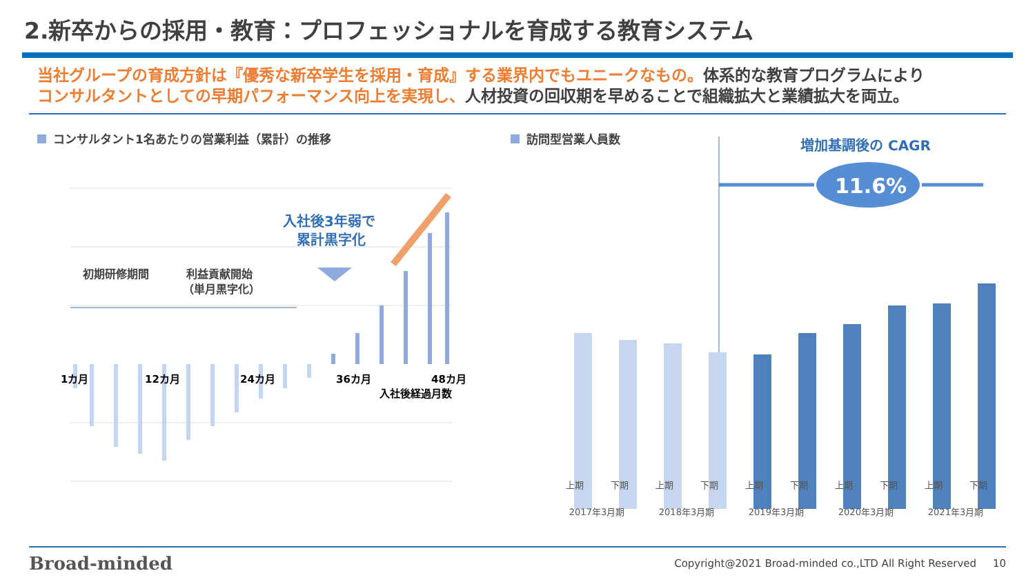2.新卒からの採用・教育：プロフェッショナルを育成する教育システム
当社グループの育成方針は『優秀な新卒学生を採用・育成』する業界内でもユニークなもの。体系的な教育プログラムにより
コンサルタントとしての早期パフォーマンス向上を実現し、人材投資の回収期を早めることで組織拡大と業績拡大を両立。
コンサルタント1名あたりの営業利益（累計）の推移
初期研修期間
利益貢献開始
（単月黒字化）
入社後3年弱で
累計黒字化
1カ月
12カ月
24カ月
36カ月
48カ月
入社後経過月数
訪問型営業人員数
増加基調後の CAGR
11.6%
上期 下期 上期 下期 上期 下期 上期 下期 上期 下期 2017年3月期 2018年3月期 2019年3月期 2020年3月期 2021年3月期
Broad-minded Copyright@2021 Broad-minded co.,LTD All Right Reserved 10